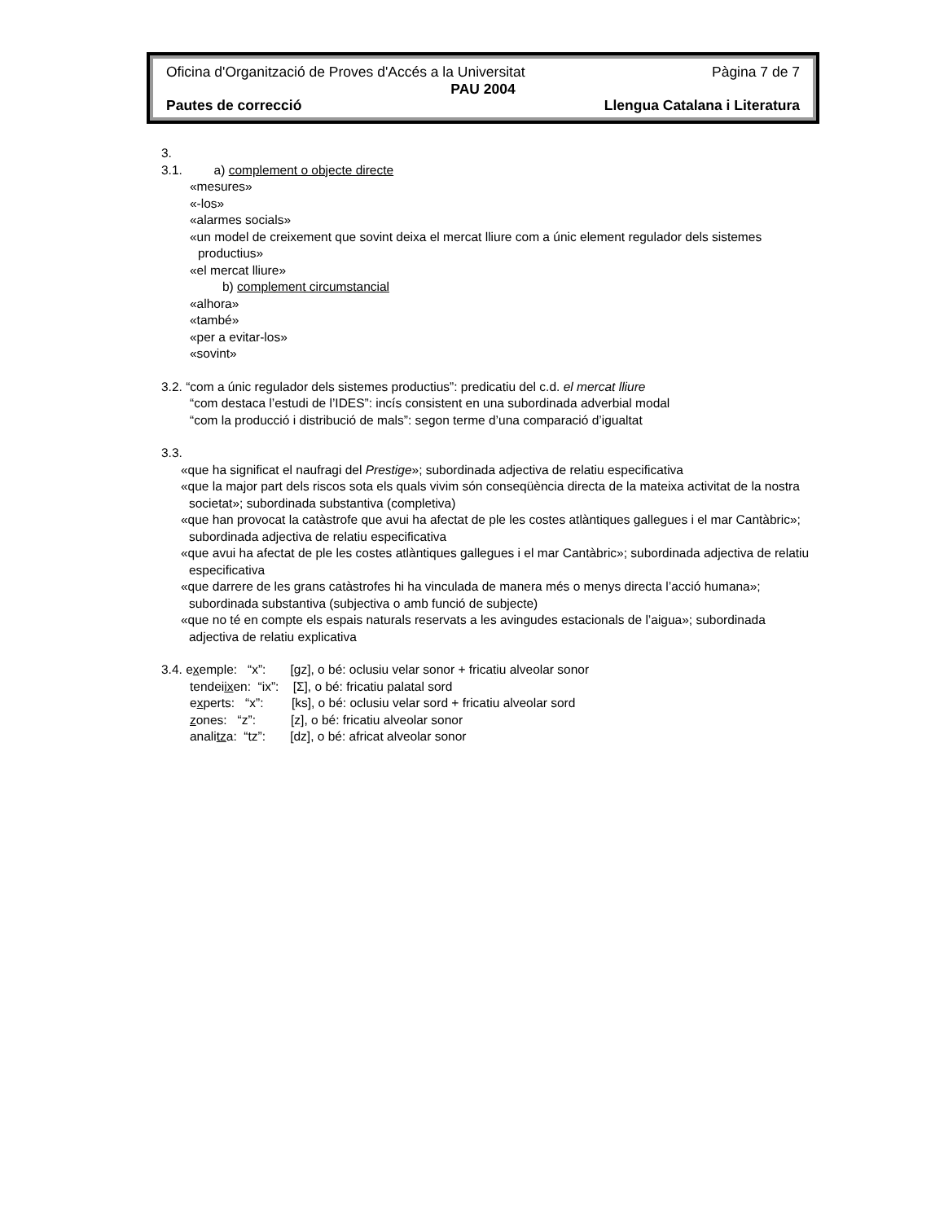Oficina d'Organització de Proves d'Accés a la Universitat Pàgina 7 de 7
PAU 2004
Pautes de correcció Llengua Catalana i Literatura
3.
3.1. a) complement o objecte directe
«mesures»
«-los»
«alarmes socials»
«un model de creixement que sovint deixa el mercat lliure com a únic element regulador dels sistemes productius»
«el mercat lliure»
b) complement circumstancial
«alhora»
«també»
«per a evitar-los»
«sovint»
3.2. “com a únic regulador dels sistemes productius”: predicatiu del c.d. el mercat lliure
“com destaca l’estudi de l’IDES”: incís consistent en una subordinada adverbial modal
“com la producció i distribució de mals”: segon terme d’una comparació d’igualtat
3.3.
«que ha significat el naufragi del Prestige»; subordinada adjectiva de relatiu especificativa
«que la major part dels riscos sota els quals vivim són conseqüència directa de la mateixa activitat de la nostra societat»; subordinada substantiva (completiva)
«que han provocat la catàstrofe que avui ha afectat de ple les costes atlàntiques gallegues i el mar Cantàbric»; subordinada adjectiva de relatiu especificativa
«que avui ha afectat de ple les costes atlàntiques gallegues i el mar Cantàbric»; subordinada adjectiva de relatiu especificativa
«que darrere de les grans catàstrofes hi ha vinculada de manera més o menys directa l’acció humana»; subordinada substantiva (subjectiva o amb funció de subjecte)
«que no té en compte els espais naturals reservats a les avingudes estacionals de l’aigua»; subordinada adjectiva de relatiu explicativa
3.4. exemple: “x”: [gz], o bé: oclusiu velar sonor + fricatiu alveolar sonor
tendeiixen: “ix”: [Σ], o bé: fricatiu palatal sord
experts: “x”: [ks], o bé: oclusiu velar sord + fricatiu alveolar sord
zones: “z”: [z], o bé: fricatiu alveolar sonor
analitza: “tz”: [dz], o bé: africat alveolar sonor